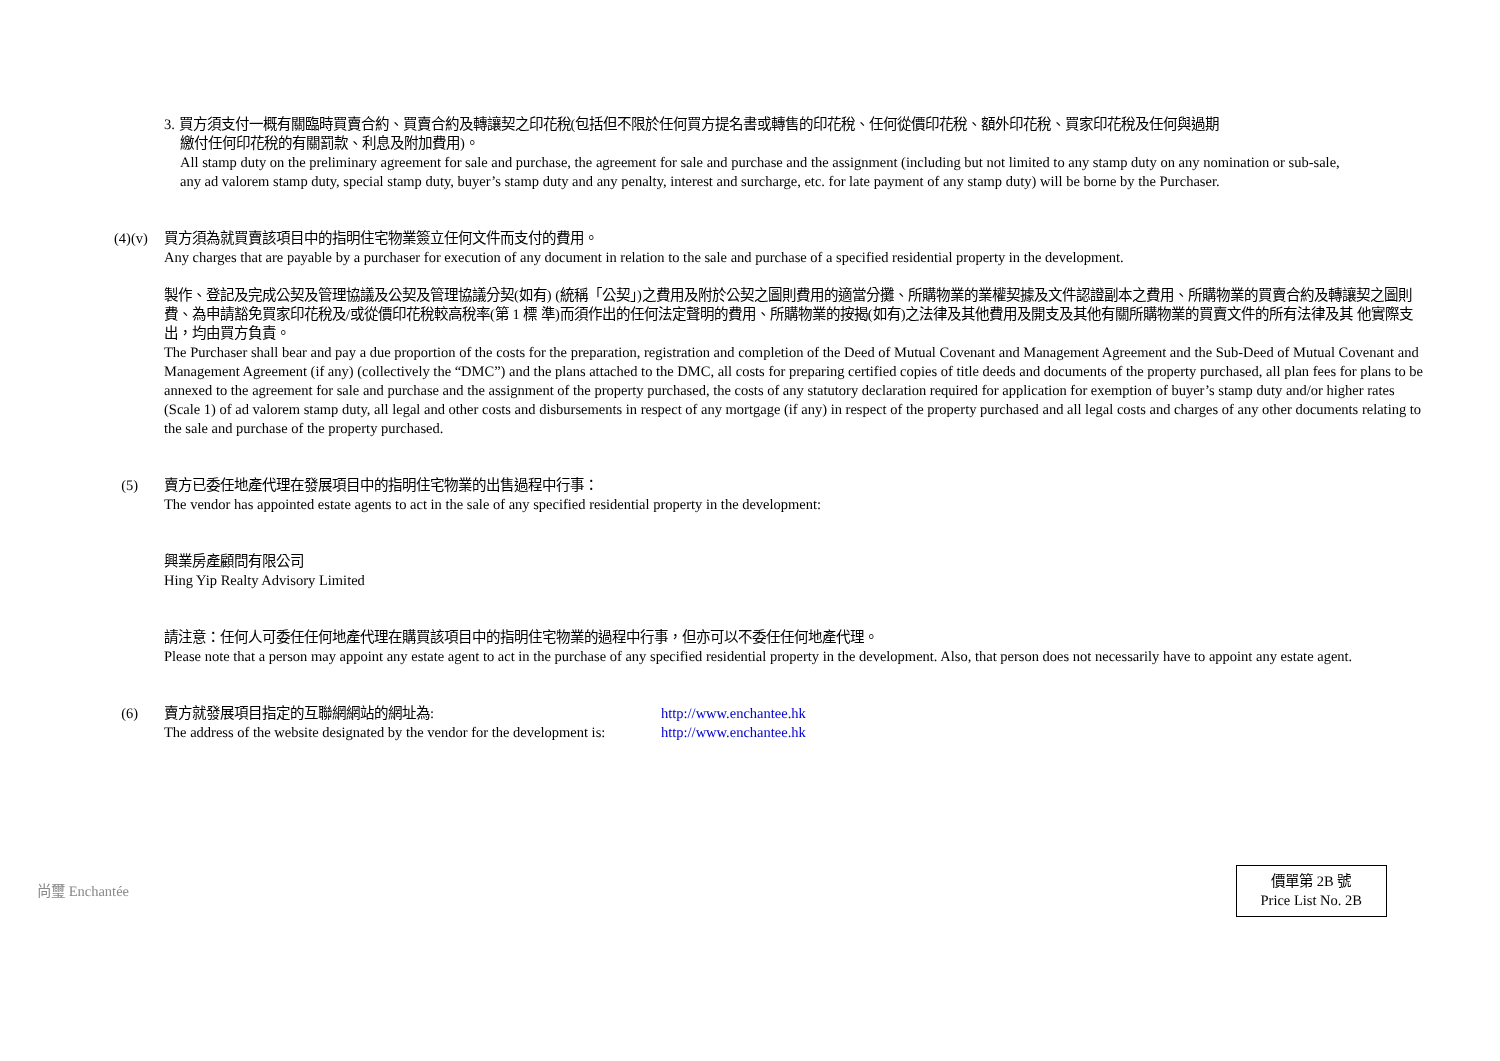3. 買方須支付一概有關臨時買賣合約、買賣合約及轉讓契之印花稅(包括但不限於任何買方提名書或轉售的印花稅、任何從價印花稅、額外印花稅、買家印花稅及任何與過期
繳付任何印花稅的有關罰款、利息及附加費用)。
All stamp duty on the preliminary agreement for sale and purchase, the agreement for sale and purchase and the assignment (including but not limited to any stamp duty on any nomination or sub-sale, any ad valorem stamp duty, special stamp duty, buyer’s stamp duty and any penalty, interest and surcharge, etc. for late payment of any stamp duty) will be borne by the Purchaser.
(4)(v)
買方須為就買賣該項目中的指明住宅物業簽立任何文件而支付的費用。
Any charges that are payable by a purchaser for execution of any document in relation to the sale and purchase of a specified residential property in the development.
製作、登記及完成公契及管理協議及公契及管理協議分契(如有) (統稱「公契」)之費用及附於公契之圖則費用的適當分攤、所購物業的業權契據及文件認證副本之費用、所購物業的買賣合約及轉讓契之圖則費、為申請豁免買家印花稅及/或從價印花稅較高稅率(第 1 標 準)而須作出的任何法定聲明的費用、所購物業的按揭(如有)之法律及其他費用及開支及其他有關所購物業的買賣文件的所有法律及其 他實際支出，均由買方負責。
The Purchaser shall bear and pay a due proportion of the costs for the preparation, registration and completion of the Deed of Mutual Covenant and Management Agreement and the Sub-Deed of Mutual Covenant and Management Agreement (if any) (collectively the “DMC”) and the plans attached to the DMC, all costs for preparing certified copies of title deeds and documents of the property purchased, all plan fees for plans to be annexed to the agreement for sale and purchase and the assignment of the property purchased, the costs of any statutory declaration required for application for exemption of buyer’s stamp duty and/or higher rates (Scale 1) of ad valorem stamp duty, all legal and other costs and disbursements in respect of any mortgage (if any) in respect of the property purchased and all legal costs and charges of any other documents relating to the sale and purchase of the property purchased.
(5) 賣方已委任地產代理在發展項目中的指明住宅物業的出售過程中行事：
The vendor has appointed estate agents to act in the sale of any specified residential property in the development:
興業房產顧問有限公司
Hing Yip Realty Advisory Limited
請注意：任何人可委任任何地產代理在購買該項目中的指明住宅物業的過程中行事，但亦可以不委任任何地產代理。
Please note that a person may appoint any estate agent to act in the purchase of any specified residential property in the development. Also, that person does not necessarily have to appoint any estate agent.
(6) 賣方就發展項目指定的互聯網網站的網址為: http://www.enchantee.hk
The address of the website designated by the vendor for the development is:
http://www.enchantee.hk
尚璽 Enchantée
價單第 2B 號
Price List No. 2B